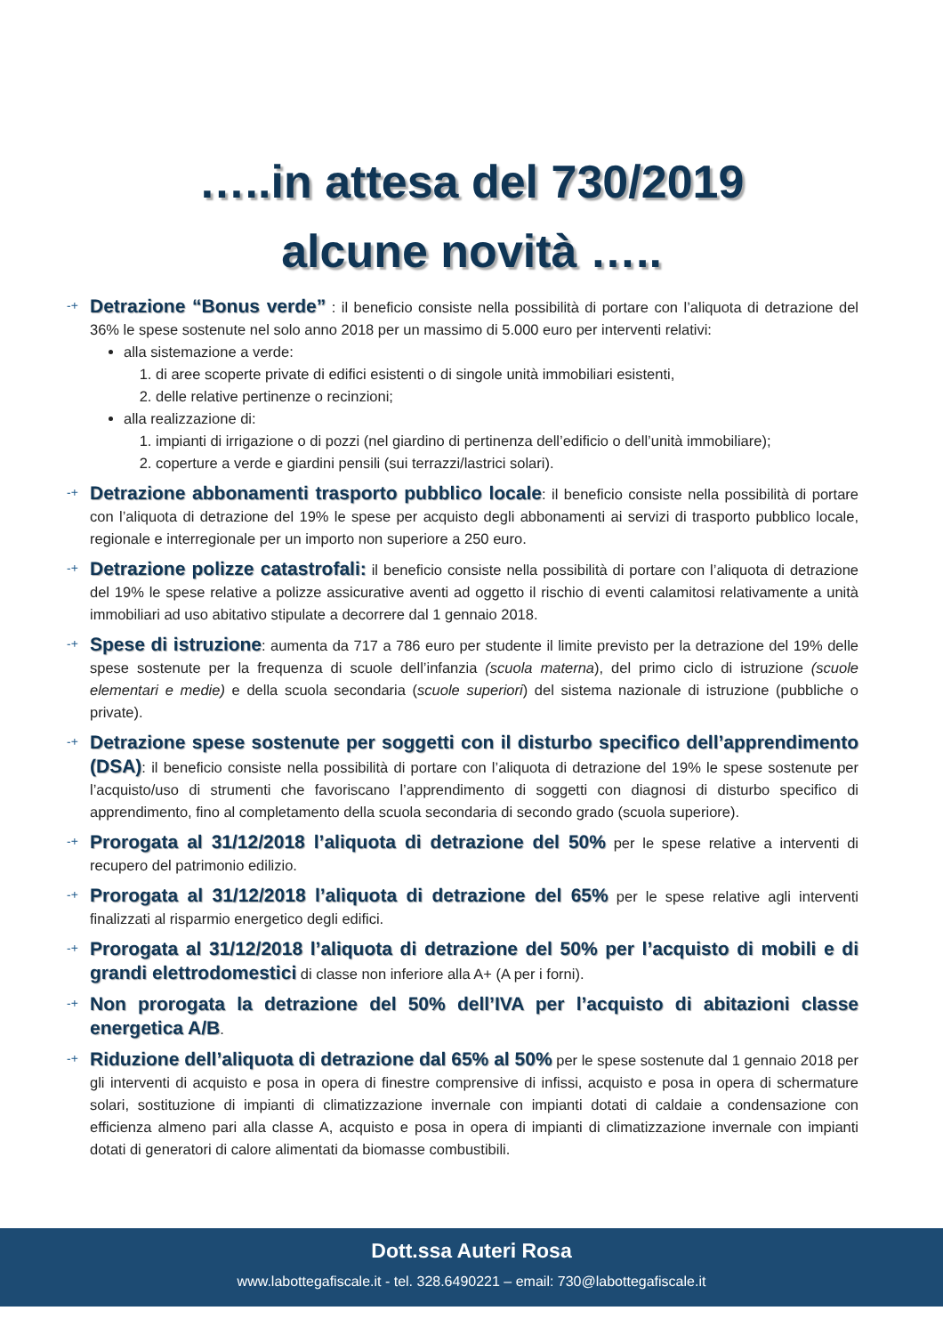…..in attesa del 730/2019
alcune novità …..
-+
Detrazione “Bonus verde” : il beneficio consiste nella possibilità di portare con l’aliquota di detrazione del 36% le spese sostenute nel solo anno 2018 per un massimo di 5.000 euro per interventi relativi:
alla sistemazione a verde:
1. di aree scoperte private di edifici esistenti o di singole unità immobiliari esistenti,
2. delle relative pertinenze o recinzioni;
alla realizzazione di:
1. impianti di irrigazione o di pozzi (nel giardino di pertinenza dell’edificio o dell’unità immobiliare);
2. coperture a verde e giardini pensili (sui terrazzi/lastrici solari).
-+
Detrazione abbonamenti trasporto pubblico locale: il beneficio consiste nella possibilità di portare con l’aliquota di detrazione del 19% le spese per acquisto degli abbonamenti ai servizi di trasporto pubblico locale, regionale e interregionale per un importo non superiore a 250 euro.
-+
Detrazione polizze catastrofali: il beneficio consiste nella possibilità di portare con l’aliquota di detrazione del 19% le spese relative a polizze assicurative aventi ad oggetto il rischio di eventi calamitosi relativamente a unità immobiliari ad uso abitativo stipulate a decorrere dal 1 gennaio 2018.
-+
Spese di istruzione: aumenta da 717 a 786 euro per studente il limite previsto per la detrazione del 19% delle spese sostenute per la frequenza di scuole dell’infanzia (scuola materna), del primo ciclo di istruzione (scuole elementari e medie) e della scuola secondaria (scuole superiori) del sistema nazionale di istruzione (pubbliche o private).
-+
Detrazione spese sostenute per soggetti con il disturbo specifico dell’apprendimento (DSA): il beneficio consiste nella possibilità di portare con l’aliquota di detrazione del 19% le spese sostenute per l’acquisto/uso di strumenti che favoriscano l’apprendimento di soggetti con diagnosi di disturbo specifico di apprendimento, fino al completamento della scuola secondaria di secondo grado (scuola superiore).
-+
Prorogata al 31/12/2018 l’aliquota di detrazione del 50% per le spese relative a interventi di recupero del patrimonio edilizio.
-+
Prorogata al 31/12/2018 l’aliquota di detrazione del 65% per le spese relative agli interventi finalizzati al risparmio energetico degli edifici.
-+
Prorogata al 31/12/2018 l’aliquota di detrazione del 50% per l’acquisto di mobili e di grandi elettrodomestici di classe non inferiore alla A+ (A per i forni).
-+
Non prorogata la detrazione del 50% dell’IVA per l’acquisto di abitazioni classe energetica A/B.
-+
Riduzione dell’aliquota di detrazione dal 65% al 50% per le spese sostenute dal 1 gennaio 2018 per gli interventi di acquisto e posa in opera di finestre comprensive di infissi, acquisto e posa in opera di schermature solari, sostituzione di impianti di climatizzazione invernale con impianti dotati di caldaie a condensazione con efficienza almeno pari alla classe A, acquisto e posa in opera di impianti di climatizzazione invernale con impianti dotati di generatori di calore alimentati da biomasse combustibili.
Dott.ssa Auteri Rosa
www.labottegafiscale.it - tel. 328.6490221 – email: 730@labottegafiscale.it